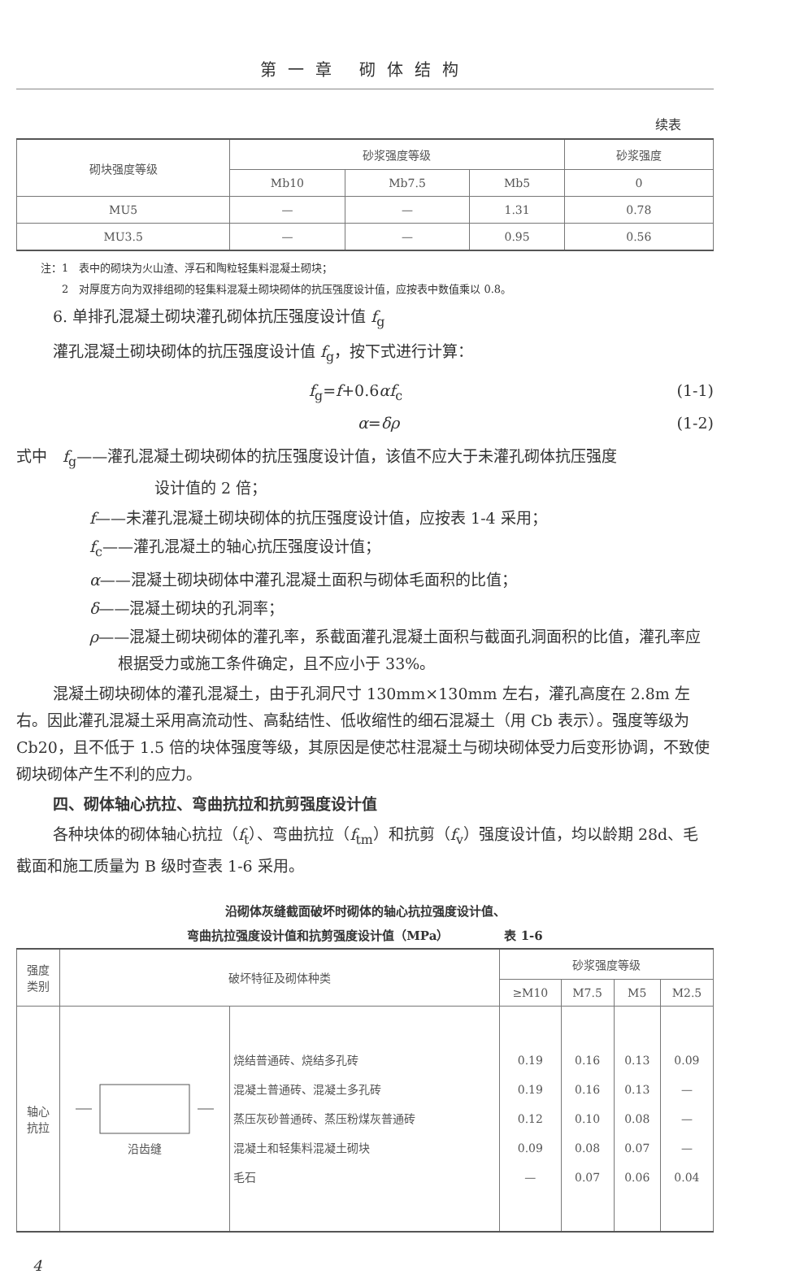第一章 砌体结构
续表
| 砌块强度等级 | 砂浆强度等级 | | | 砂浆强度 |
| --- | --- | --- | --- | --- |
| | Mb10 | Mb7.5 | Mb5 | 0 |
| MU5 | — | — | 1.31 | 0.78 |
| MU3.5 | — | — | 0.95 | 0.56 |
注：1　表中的砌块为火山渣、浮石和陶粒轻集料混凝土砌块；
　　2　对厚度方向为双排组砌的轻集料混凝土砌块砌体的抗压强度设计值，应按表中数值乘以 0.8。
6. 单排孔混凝土砌块灌孔砌体抗压强度设计值 f<sub>g</sub>
灌孔混凝土砌块砌体的抗压强度设计值 f<sub>g</sub>，按下式进行计算：
f<sub>g</sub>=f+0.6αf<sub>c</sub> (1-1)
α=δρ (1-2)
式中　f<sub>g</sub>——灌孔混凝土砌块砌体的抗压强度设计值，该值不应大于未灌孔砌体抗压强度
设计值的 2 倍；
f——未灌孔混凝土砌块砌体的抗压强度设计值，应按表 1-4 采用；
f<sub>c</sub>——灌孔混凝土的轴心抗压强度设计值；
α——混凝土砌块砌体中灌孔混凝土面积与砌体毛面积的比值；
δ——混凝土砌块的孔洞率；
ρ——混凝土砌块砌体的灌孔率，系截面灌孔混凝土面积与截面孔洞面积的比值，灌孔率应根据受力或施工条件确定，且不应小于 33%。
混凝土砌块砌体的灌孔混凝土，由于孔洞尺寸 130mm×130mm 左右，灌孔高度在 2.8m 左右。因此灌孔混凝土采用高流动性、高黏结性、低收缩性的细石混凝土（用 Cb 表示）。强度等级为 Cb20，且不低于 1.5 倍的块体强度等级，其原因是使芯柱混凝土与砌块砌体受力后变形协调，不致使砌块砌体产生不利的应力。
四、砌体轴心抗拉、弯曲抗拉和抗剪强度设计值
各种块体的砌体轴心抗拉（f<sub>t</sub>）、弯曲抗拉（f<sub>tm</sub>）和抗剪（f<sub>v</sub>）强度设计值，均以龄期 28d、毛截面和施工质量为 B 级时查表 1-6 采用。
沿砌体灰缝截面破坏时砌体的轴心抗拉强度设计值、
弯曲抗拉强度设计值和抗剪强度设计值（MPa）　　　　　表 1-6
| 强度 类别 | 破坏特征及砌体种类 | | 砂浆强度等级 | | | |
| --- | --- | --- | --- | --- | --- | --- |
| | | | ≥M10 | M7.5 | M5 | M2.5 |
| 轴心 抗拉 | 沿齿缝 | 烧结普通砖、烧结多孔砖 混凝土普通砖、混凝土多孔砖 蒸压灰砂普通砖、蒸压粉煤灰普通砖 混凝土和轻集料混凝土砌块 毛石 | 0.19 0.19 0.12 0.09 — | 0.16 0.16 0.10 0.08 0.07 | 0.13 0.13 0.08 0.07 0.06 | 0.09 — — — 0.04 |
4